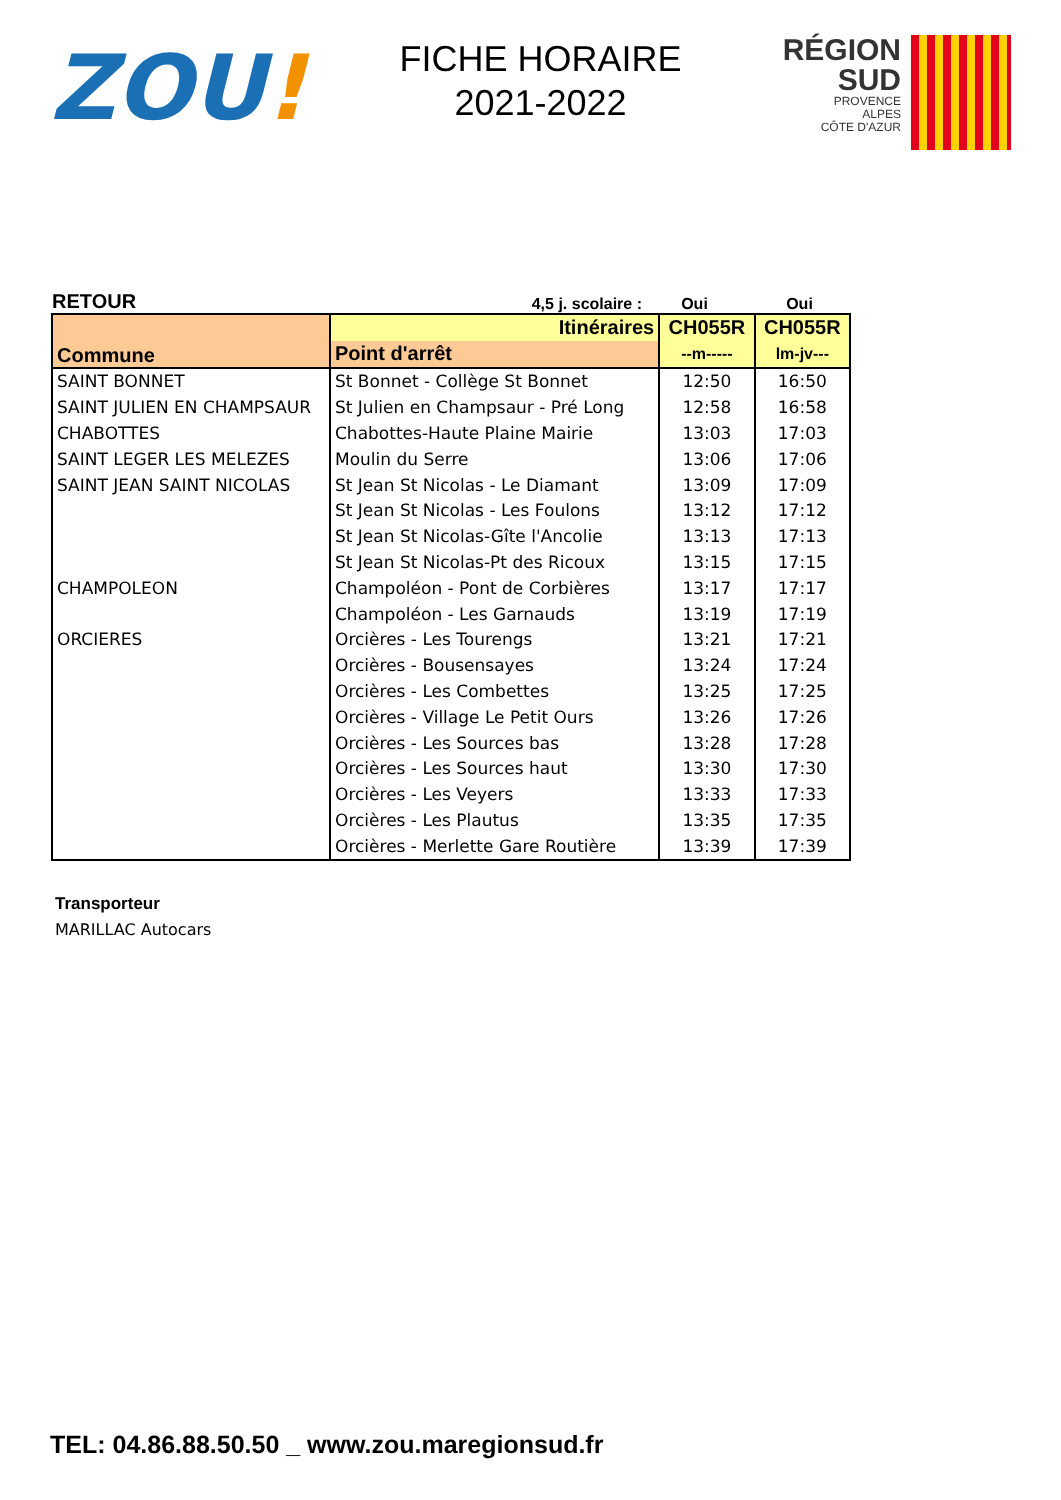ZOU!
FICHE HORAIRE
2021-2022
RÉGION
SUD
PROVENCE
ALPES
CÔTE D'AZUR
RETOUR
4,5 j. scolaire :
Oui
Oui
| Commune | Itinéraires | CH055R | CH055R |
| --- | --- | --- | --- |
| | Point d'arrêt | --m----- | lm-jv--- |
| SAINT BONNET | St Bonnet - Collège St Bonnet | 12:50 | 16:50 |
| SAINT JULIEN EN CHAMPSAUR | St Julien en Champsaur - Pré Long | 12:58 | 16:58 |
| CHABOTTES | Chabottes-Haute Plaine Mairie | 13:03 | 17:03 |
| SAINT LEGER LES MELEZES | Moulin du Serre | 13:06 | 17:06 |
| SAINT JEAN SAINT NICOLAS | St Jean St Nicolas - Le Diamant | 13:09 | 17:09 |
| | St Jean St Nicolas - Les Foulons | 13:12 | 17:12 |
| | St Jean St Nicolas-Gîte l'Ancolie | 13:13 | 17:13 |
| | St Jean St Nicolas-Pt des Ricoux | 13:15 | 17:15 |
| CHAMPOLEON | Champoléon - Pont de Corbières | 13:17 | 17:17 |
| | Champoléon - Les Garnauds | 13:19 | 17:19 |
| ORCIERES | Orcières - Les Tourengs | 13:21 | 17:21 |
| | Orcières - Bousensayes | 13:24 | 17:24 |
| | Orcières - Les Combettes | 13:25 | 17:25 |
| | Orcières - Village Le Petit Ours | 13:26 | 17:26 |
| | Orcières - Les Sources bas | 13:28 | 17:28 |
| | Orcières - Les Sources haut | 13:30 | 17:30 |
| | Orcières - Les Veyers | 13:33 | 17:33 |
| | Orcières - Les Plautus | 13:35 | 17:35 |
| | Orcières - Merlette Gare Routière | 13:39 | 17:39 |
Transporteur
MARILLAC Autocars
TEL: 04.86.88.50.50 _ www.zou.maregionsud.fr